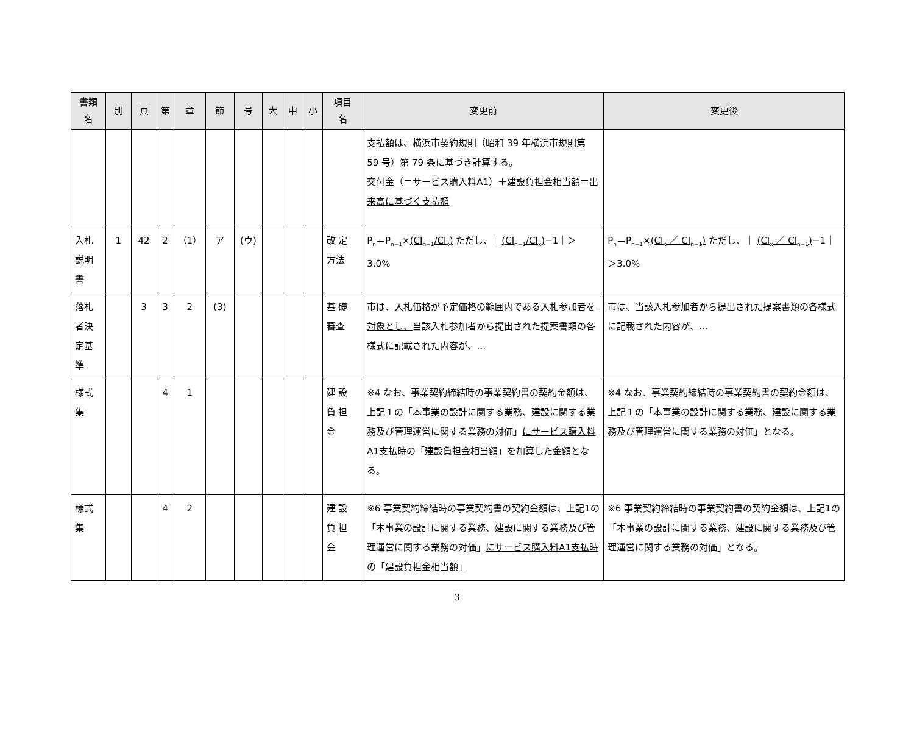| 書類 名 | 別 | 頁 | 第 | 章 | 節 | 号 | 大 | 中 | 小 | 項目 名 | 変更前 | 変更後 |
| --- | --- | --- | --- | --- | --- | --- | --- | --- | --- | --- | --- | --- |
| | | | | | | | | | | | 支払額は、横浜市契約規則（昭和 39 年横浜市規則第 59 号）第 79 条に基づき計算する。 交付金（＝サービス購入料A1）＋建設負担金相当額＝出来高に基づく支払額 | |
| 入札説明書 | 1 | 42 | 2 | （1） | ア | (ウ) | | | | 改 定 方法 | P<sub>n</sub>＝P<sub>n−1</sub>× (CI<sub>n−1</sub>/CI<sub>x</sub>) ただし、｜ (CI<sub>n−1</sub>/CI<sub>x</sub>) −1｜＞3.0% | P<sub>n</sub>＝P<sub>n−1</sub>× (CI<sub>x</sub> ／ CI<sub>n−1</sub>) ただし、｜ (CI<sub>x</sub> ／ CI<sub>n−1</sub>) −1｜＞3.0% |
| 落札者決定基準 | | 3 | 3 | 2 | (3) | | | | | 基 礎 審査 | 市は、 入札価格が予定価格の範囲内である入札参加者を対象とし、 当該入札参加者から提出された提案書類の各様式に記載された内容が、… | 市は、当該入札参加者から提出された提案書類の各様式に記載された内容が、… |
| 様式集 | | | 4 | 1 | | | | | | 建 設 負 担 金 | ※4 なお、事業契約締結時の事業契約書の契約金額は、上記１の「本事業の設計に関する業務、建設に関する業務及び管理運営に関する業務の対価」 にサービス購入料A1支払時の「建設負担金相当額」を加算した金額 となる。 | ※4 なお、事業契約締結時の事業契約書の契約金額は、上記１の「本事業の設計に関する業務、建設に関する業務及び管理運営に関する業務の対価」となる。 |
| 様式集 | | | 4 | 2 | | | | | | 建 設 負 担 金 | ※6 事業契約締結時の事業契約書の契約金額は、上記1の「本事業の設計に関する業務、建設に関する業務及び管理運営に関する業務の対価」 にサービス購入料A1支払時の「建設負担金相当額」 | ※6 事業契約締結時の事業契約書の契約金額は、上記1の「本事業の設計に関する業務、建設に関する業務及び管理運営に関する業務の対価」となる。 |
3